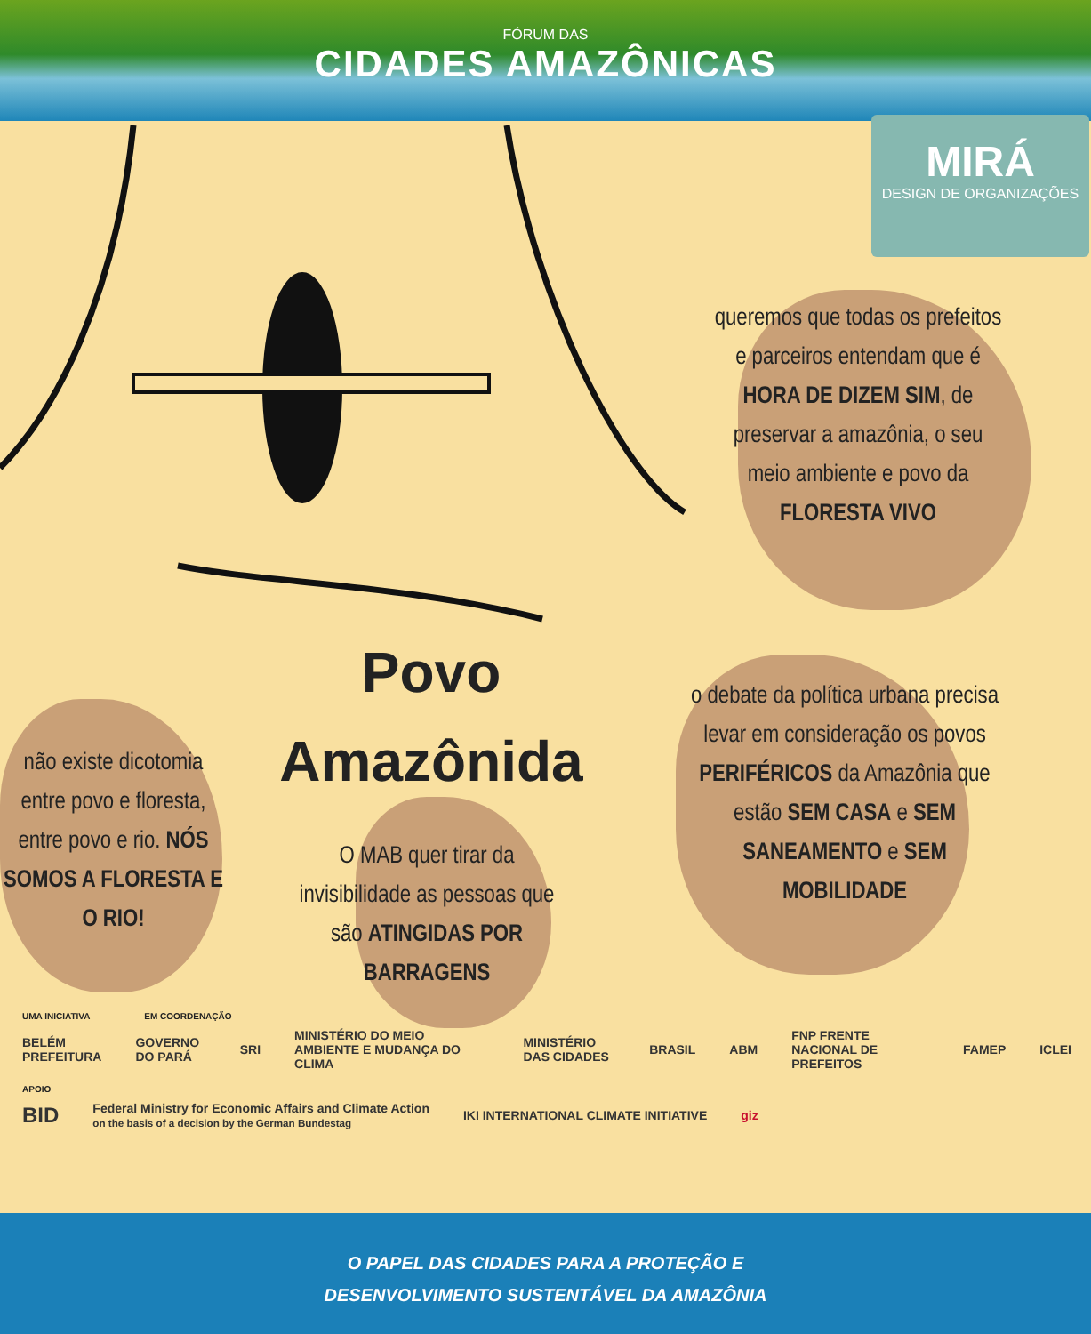FÓRUM DAS
CIDADES AMAZÔNICAS
MIRÁ
DESIGN DE ORGANIZAÇÕES
queremos que todas os prefeitos e parceiros entendam que é HORA DE DIZEM SIM, de preservar a amazônia, o seu meio ambiente e povo da FLORESTA VIVO
Povo
Amazônida
o debate da política urbana precisa levar em consideração os povos PERIFÉRICOS da Amazônia que estão SEM CASA e SEM SANEAMENTO e SEM MOBILIDADE
não existe dicotomia entre povo e floresta, entre povo e rio. NÓS SOMOS A FLORESTA E O RIO!
O MAB quer tirar da invisibilidade as pessoas que são ATINGIDAS POR BARRAGENS
UMA INICIATIVA EM COORDENAÇÃO
BELÉM PREFEITURA GOVERNO DO PARÁ SRI MINISTÉRIO DO MEIO AMBIENTE E MUDANÇA DO CLIMA MINISTÉRIO DAS CIDADES BRASIL ABM FNP FRENTE NACIONAL DE PREFEITOS FAMEP ICLEI
APOIO
BID Federal Ministry for Economic Affairs and Climate Action
on the basis of a decision by the German Bundestag IKI INTERNATIONAL CLIMATE INITIATIVE giz
O PAPEL DAS CIDADES PARA A PROTEÇÃO E
DESENVOLVIMENTO SUSTENTÁVEL DA AMAZÔNIA